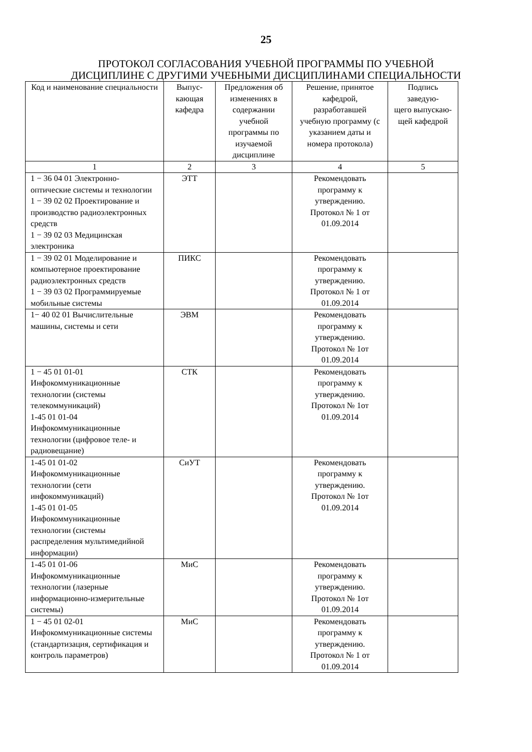25
ПРОТОКОЛ СОГЛАСОВАНИЯ УЧЕБНОЙ ПРОГРАММЫ ПО УЧЕБНОЙ
ДИСЦИПЛИНЕ С ДРУГИМИ УЧЕБНЫМИ ДИСЦИПЛИНАМИ СПЕЦИАЛЬНОСТИ
| Код и наименование специальности | Выпус- кающая кафедра | Предложения об изменениях в содержании учебной программы по изучаемой дисциплине | Решение, принятое кафедрой, разработавшей учебную программу (с указанием даты и номера протокола) | Подпись заведую- щего выпускаю- щей кафедрой |
| --- | --- | --- | --- | --- |
| 1 | 2 | 3 | 4 | 5 |
| 1 − 36 04 01 Электронно-оптические системы и технологии 1 − 39 02 02 Проектирование и производство радиоэлектронных средств 1 − 39 02 03 Медицинская электроника | ЭТТ | | Рекомендовать программу к утверждению. Протокол № 1 от 01.09.2014 | |
| 1 − 39 02 01 Моделирование и компьютерное проектирование радиоэлектронных средств 1 − 39 03 02 Программируемые мобильные системы | ПИКС | | Рекомендовать программу к утверждению. Протокол № 1 от 01.09.2014 | |
| 1− 40 02 01 Вычислительные машины, системы и сети | ЭВМ | | Рекомендовать программу к утверждению. Протокол № 1от 01.09.2014 | |
| 1 − 45 01 01-01 Инфокоммуникационные технологии (системы телекоммуникаций) 1-45 01 01-04 Инфокоммуникационные технологии (цифровое теле- и радиовещание) | СТК | | Рекомендовать программу к утверждению. Протокол № 1от 01.09.2014 | |
| 1-45 01 01-02 Инфокоммуникационные технологии (сети инфокоммуникаций) 1-45 01 01-05 Инфокоммуникационные технологии (системы распределения мультимедийной информации) | СиУТ | | Рекомендовать программу к утверждению. Протокол № 1от 01.09.2014 | |
| 1-45 01 01-06 Инфокоммуникационные технологии (лазерные информационно-измерительные системы) | МиС | | Рекомендовать программу к утверждению. Протокол № 1от 01.09.2014 | |
| 1 − 45 01 02-01 Инфокоммуникационные системы (стандартизация, сертификация и контроль параметров) | МиС | | Рекомендовать программу к утверждению. Протокол № 1 от 01.09.2014 | |